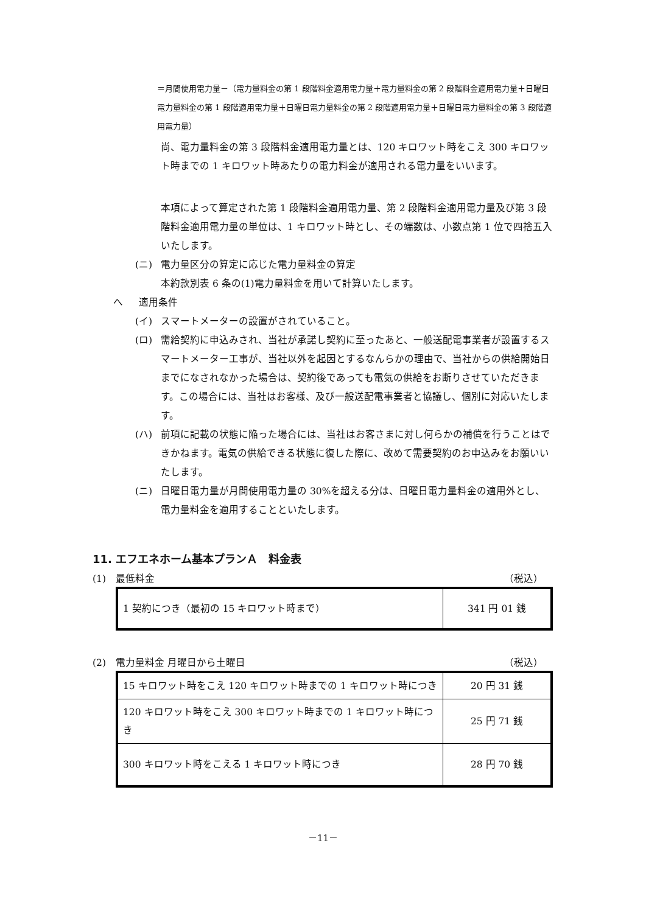＝月間使用電力量－（電力量料金の第 1 段階料金適用電力量＋電力量料金の第 2 段階料金適用電力量＋日曜日電力量料金の第 1 段階適用電力量＋日曜日電力量料金の第 2 段階適用電力量＋日曜日電力量料金の第 3 段階適用電力量）
尚、電力量料金の第 3 段階料金適用電力量とは、120 キロワット時をこえ 300 キロワット時までの 1 キロワット時あたりの電力料金が適用される電力量をいいます。
本項によって算定された第 1 段階料金適用電力量、第 2 段階料金適用電力量及び第 3 段階料金適用電力量の単位は、1 キロワット時とし、その端数は、小数点第 1 位で四捨五入いたします。
(ニ) 電力量区分の算定に応じた電力量料金の算定
本約款別表 6 条の(1)電力量料金を用いて計算いたします。
へ 適用条件
(イ) スマートメーターの設置がされていること。
(ロ) 需給契約に申込みされ、当社が承諾し契約に至ったあと、一般送配電事業者が設置するスマートメーター工事が、当社以外を起因とするなんらかの理由で、当社からの供給開始日までになされなかった場合は、契約後であっても電気の供給をお断りさせていただきます。この場合には、当社はお客様、及び一般送配電事業者と協議し、個別に対応いたします。
(ハ) 前項に記載の状態に陥った場合には、当社はお客さまに対し何らかの補償を行うことはできかねます。電気の供給できる状態に復した際に、改めて需要契約のお申込みをお願いいたします。
(ニ) 日曜日電力量が月間使用電力量の 30%を超える分は、日曜日電力量料金の適用外とし、電力量料金を適用することといたします。
11. エフエネホーム基本プランＡ　料金表
(1) 最低料金 （税込）
| 1 契約につき（最初の 15 キロワット時まで） | 341 円 01 銭 |
(2) 電力量料金 月曜日から土曜日 （税込）
| 15 キロワット時をこえ 120 キロワット時までの 1 キロワット時につき | 20 円 31 銭 |
| 120 キロワット時をこえ 300 キロワット時までの 1 キロワット時につき | 25 円 71 銭 |
| 300 キロワット時をこえる 1 キロワット時につき | 28 円 70 銭 |
－11－